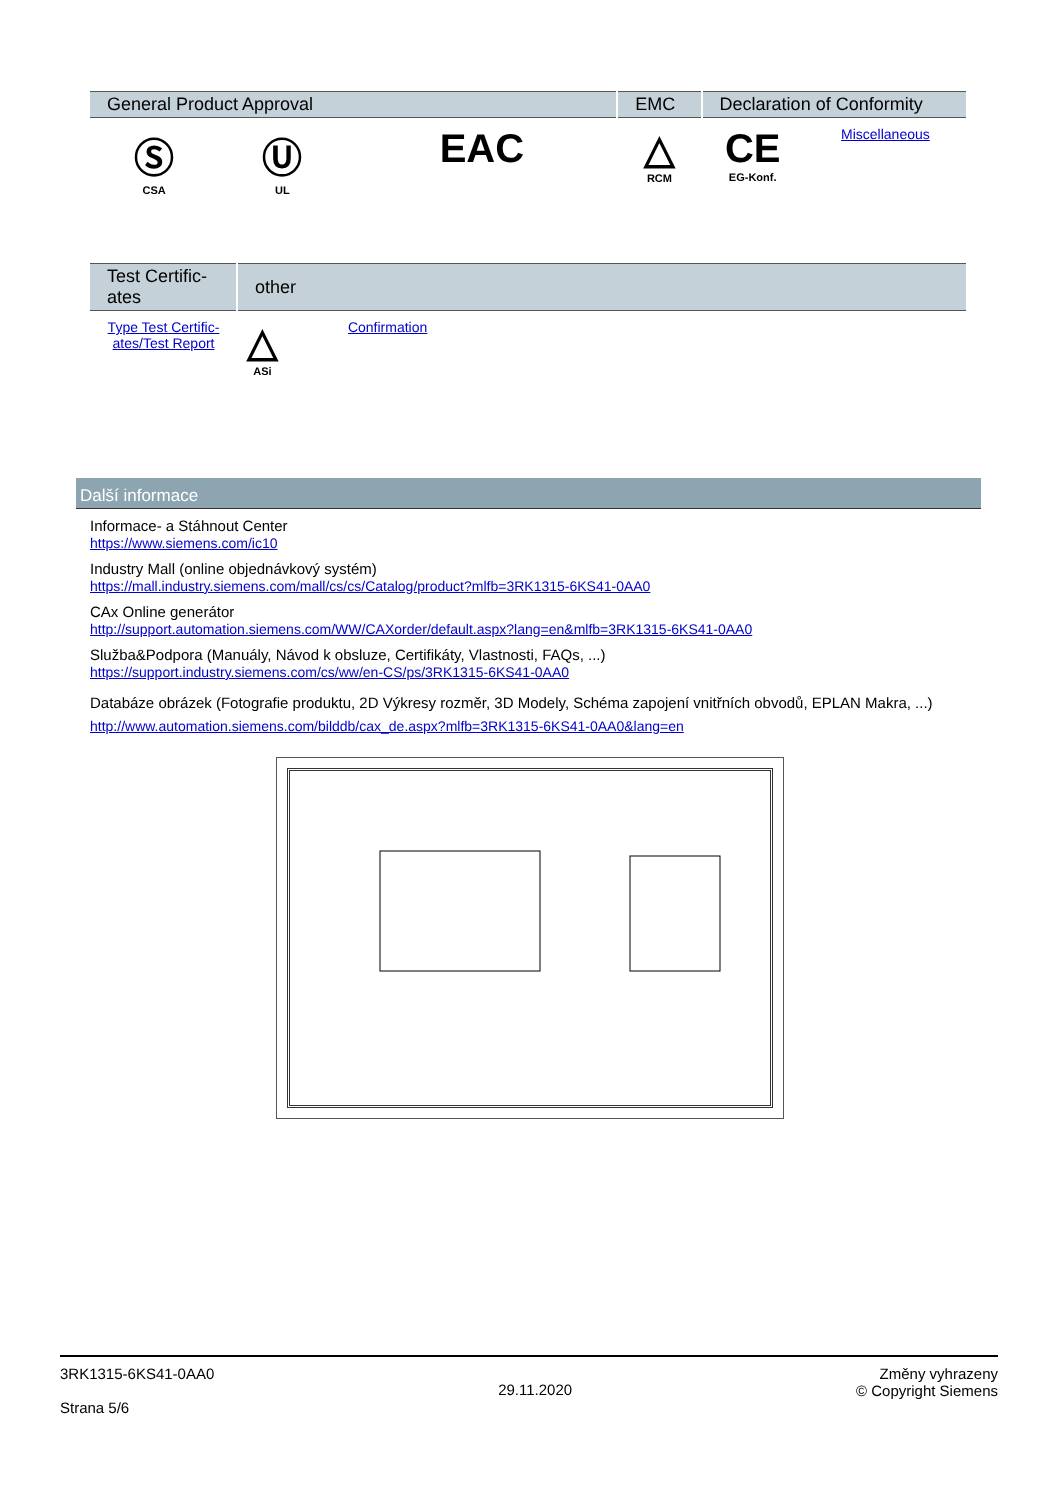| General Product Approval | | | EMC | Declaration of Conformity | |
| --- | --- | --- | --- | --- | --- |
| Ⓢ CSA | Ⓤ UL | EAC | △ RCM | CE EG-Konf. | Miscellaneous |
| Test Certific- ates | other | | |
| --- | --- | --- | --- |
| Type Test Certific- ates/Test Report | △ ASi | Confirmation | |
Další informace
Informace- a Stáhnout Center
https://www.siemens.com/ic10
Industry Mall (online objednávkový systém)
https://mall.industry.siemens.com/mall/cs/cs/Catalog/product?mlfb=3RK1315-6KS41-0AA0
CAx Online generátor
http://support.automation.siemens.com/WW/CAXorder/default.aspx?lang=en&mlfb=3RK1315-6KS41-0AA0
Služba&Podpora (Manuály, Návod k obsluze, Certifikáty, Vlastnosti, FAQs, ...)
https://support.industry.siemens.com/cs/ww/en-CS/ps/3RK1315-6KS41-0AA0
Databáze obrázek (Fotografie produktu, 2D Výkresy rozměr, 3D Modely, Schéma zapojení vnitřních obvodů, EPLAN Makra, ...)
http://www.automation.siemens.com/bilddb/cax_de.aspx?mlfb=3RK1315-6KS41-0AA0&lang=en
3RK1315-6KS41-0AA0
Strana 5/6
29.11.2020
Změny vyhrazeny
© Copyright Siemens